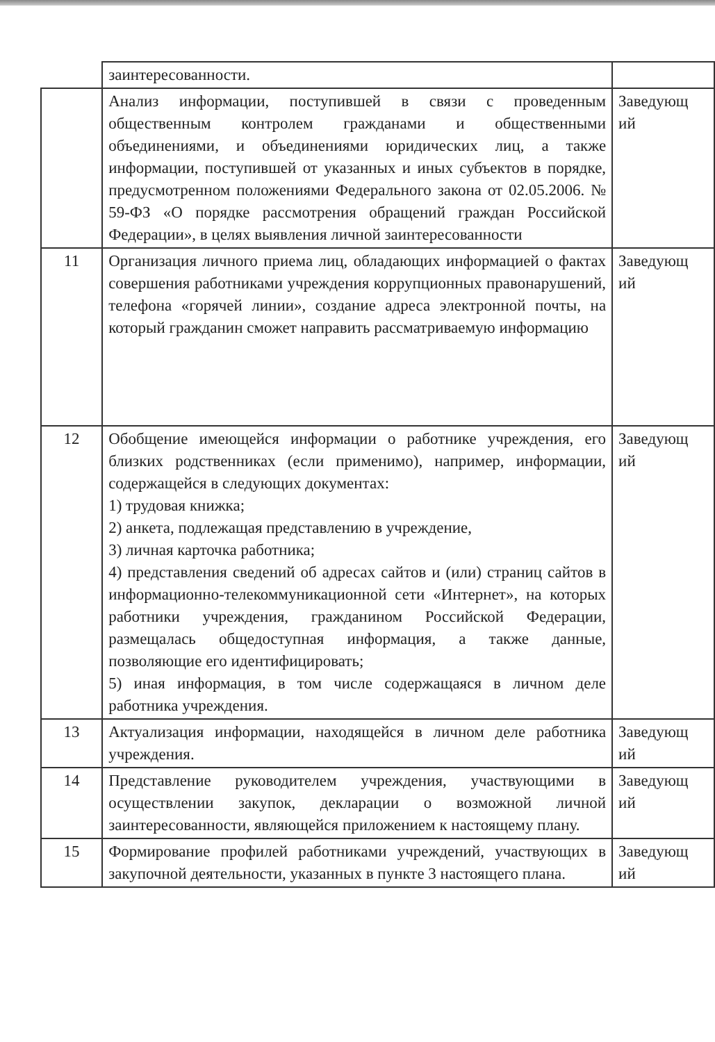| | заинтересованности. | |
| | Анализ информации, поступившей в связи с проведенным общественным контролем гражданами и общественными объединениями, и объединениями юридических лиц, а также информации, поступившей от указанных и иных субъектов в порядке, предусмотренном положениями Федерального закона от 02.05.2006. № 59-ФЗ «О порядке рассмотрения обращений граждан Российской Федерации», в целях выявления личной заинтересованности | Заведующ ий |
| 11 | Организация личного приема лиц, обладающих информацией о фактах совершения работниками учреждения коррупционных правонарушений, телефона «горячей линии», создание адреса электронной почты, на который гражданин сможет направить рассматриваемую информацию | Заведующ ий |
| 12 | Обобщение имеющейся информации о работнике учреждения, его близких родственниках (если применимо), например, информации, содержащейся в следующих документах: 1) трудовая книжка; 2) анкета, подлежащая представлению в учреждение, 3) личная карточка работника; 4) представления сведений об адресах сайтов и (или) страниц сайтов в информационно-телекоммуникационной сети «Интернет», на которых работники учреждения, гражданином Российской Федерации, размещалась общедоступная информация, а также данные, позволяющие его идентифицировать; 5) иная информация, в том числе содержащаяся в личном деле работника учреждения. | Заведующ ий |
| 13 | Актуализация информации, находящейся в личном деле работника учреждения. | Заведующ ий |
| 14 | Представление руководителем учреждения, участвующими в осуществлении закупок, декларации о возможной личной заинтересованности, являющейся приложением к настоящему плану. | Заведующ ий |
| 15 | Формирование профилей работниками учреждений, участвующих в закупочной деятельности, указанных в пункте 3 настоящего плана. | Заведующ ий |